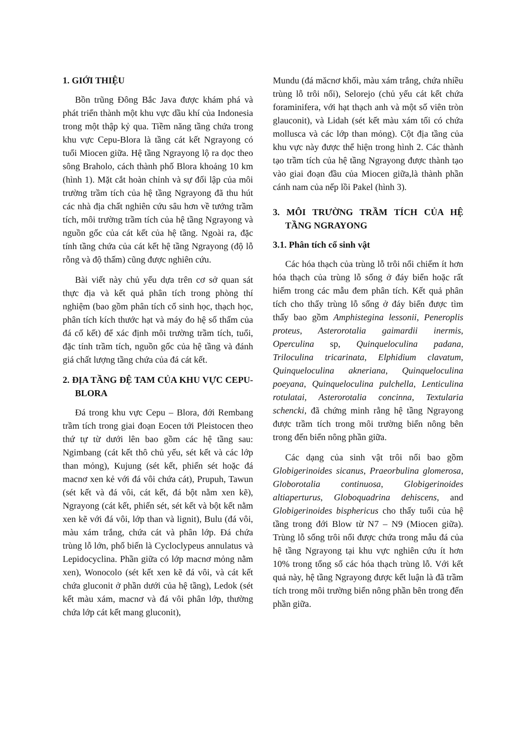1. GIỚI THIỆU
Bồn trũng Đông Bắc Java được khám phá và phát triển thành một khu vực dầu khí của Indonesia trong một thập kỷ qua. Tiềm năng tầng chứa trong khu vực Cepu-Blora là tầng cát kết Ngrayong có tuổi Miocen giữa. Hệ tầng Ngrayong lộ ra dọc theo sông Braholo, cách thành phố Blora khoảng 10 km (hình 1). Mặt cắt hoàn chỉnh và sự đối lập của môi trường trầm tích của hệ tầng Ngrayong đã thu hút các nhà địa chất nghiên cứu sâu hơn về tướng trầm tích, môi trường trầm tích của hệ tầng Ngrayong và nguồn gốc của cát kết của hệ tầng. Ngoài ra, đặc tính tầng chứa của cát kết hệ tầng Ngrayong (độ lỗ rỗng và độ thấm) cũng được nghiên cứu.
Bài viết này chủ yếu dựa trên cơ sở quan sát thực địa và kết quả phân tích trong phòng thí nghiệm (bao gồm phân tích cổ sinh học, thạch học, phân tích kích thước hạt và máy đo hệ số thấm của đá cố kết) để xác định môi trường trầm tích, tuổi, đặc tính trầm tích, nguồn gốc của hệ tầng và đánh giá chất lượng tầng chứa của đá cát kết.
2. ĐỊA TẦNG ĐỆ TAM CỦA KHU VỰC CEPU-BLORA
Đá trong khu vực Cepu – Blora, đới Rembang trầm tích trong giai đoạn Eocen tới Pleistocen theo thứ tự từ dưới lên bao gồm các hệ tầng sau: Ngimbang (cát kết thô chủ yếu, sét kết và các lớp than mỏng), Kujung (sét kết, phiến sét hoặc đá macnơ xen kẻ với đá vôi chứa cát), Prupuh, Tawun (sét kết và đá vôi, cát kết, đá bột nằm xen kẽ), Ngrayong (cát kết, phiến sét, sét kết và bột kết nằm xen kẽ với đá vôi, lớp than và lignit), Bulu (đá vôi, màu xám trắng, chứa cát và phân lớp. Đá chứa trùng lỗ lớn, phổ biến là Cycloclypeus annulatus và Lepidocyclina. Phần giữa có lớp macnơ mỏng nằm xen), Wonocolo (sét kết xen kẽ đá vôi, và cát kết chứa gluconit ở phần dưới của hệ tầng), Ledok (sét kết màu xám, macnơ và đá vôi phân lớp, thường chứa lớp cát kết mang gluconit),
Mundu (đá măcnơ khối, màu xám trắng, chứa nhiều trùng lỗ trôi nổi), Selorejo (chủ yếu cát kết chứa foraminifera, với hạt thạch anh và một số viên tròn glauconit), và Lidah (sét kết màu xám tối có chứa mollusca và các lớp than mỏng). Cột địa tầng của khu vực này được thể hiện trong hình 2. Các thành tạo trầm tích của hệ tầng Ngrayong được thành tạo vào giai đoạn đầu của Miocen giữa,là thành phần cánh nam của nếp lồi Pakel (hình 3).
3. MÔI TRƯỜNG TRẦM TÍCH CỦA HỆ TẦNG NGRAYONG
3.1. Phân tích cổ sinh vật
Các hóa thạch của trùng lỗ trôi nổi chiếm ít hơn hóa thạch của trùng lỗ sống ở đáy biển hoặc rất hiếm trong các mẫu đem phân tích. Kết quả phân tích cho thấy trùng lỗ sống ở đáy biển được tìm thấy bao gồm Amphistegina lessonii, Peneroplis proteus, Asterorotalia gaimardii inermis, Operculina sp, Quinqueloculina padana, Triloculina tricarinata, Elphidium clavatum, Quinqueloculina akneriana, Quinqueloculina poeyana, Quinqueloculina pulchella, Lenticulina rotulatai, Asterorotalia concinna, Textularia schencki, đã chứng minh rằng hệ tầng Ngrayong được trầm tích trong môi trường biển nông bên trong đến biển nông phần giữa.
Các dạng của sinh vật trôi nổi bao gồm Globigerinoides sicanus, Praeorbulina glomerosa, Globorotalia continuosa, Globigerinoides altiaperturus, Globoquadrina dehiscens, and Globigerinoides bisphericus cho thấy tuổi của hệ tầng trong đới Blow từ N7 – N9 (Miocen giữa). Trùng lỗ sống trôi nổi được chứa trong mẫu đá của hệ tầng Ngrayong tại khu vực nghiên cứu ít hơn 10% trong tổng số các hóa thạch trùng lỗ. Với kết quả này, hệ tầng Ngrayong được kết luận là đã trầm tích trong môi trường biển nông phần bên trong đến phần giữa.